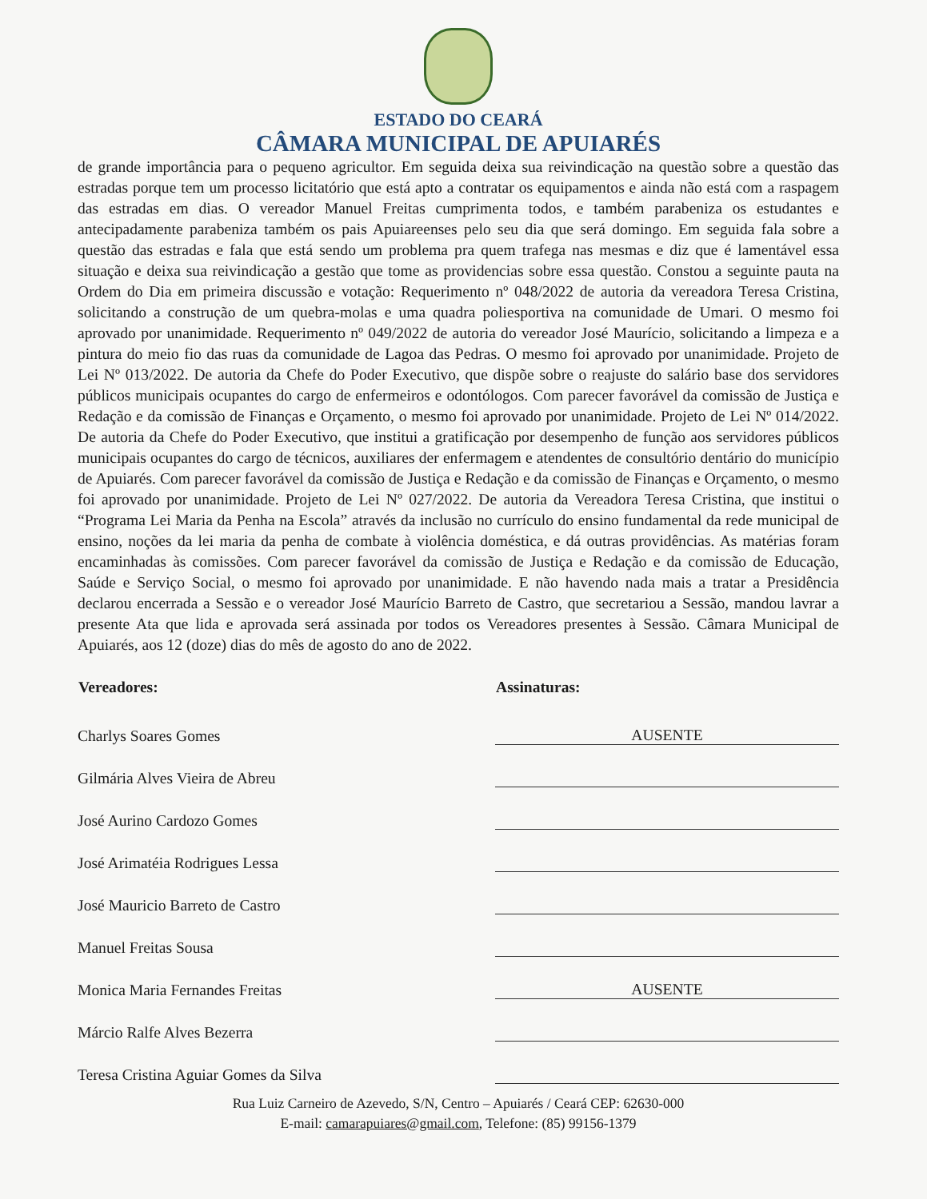ESTADO DO CEARÁ
CÂMARA MUNICIPAL DE APUIARÉS
de grande importância para o pequeno agricultor. Em seguida deixa sua reivindicação na questão sobre a questão das estradas porque tem um processo licitatório que está apto a contratar os equipamentos e ainda não está com a raspagem das estradas em dias. O vereador Manuel Freitas cumprimenta todos, e também parabeniza os estudantes e antecipadamente parabeniza também os pais Apuiareenses pelo seu dia que será domingo. Em seguida fala sobre a questão das estradas e fala que está sendo um problema pra quem trafega nas mesmas e diz que é lamentável essa situação e deixa sua reivindicação a gestão que tome as providencias sobre essa questão. Constou a seguinte pauta na Ordem do Dia em primeira discussão e votação: Requerimento nº 048/2022 de autoria da vereadora Teresa Cristina, solicitando a construção de um quebra-molas e uma quadra poliesportiva na comunidade de Umari. O mesmo foi aprovado por unanimidade. Requerimento nº 049/2022 de autoria do vereador José Maurício, solicitando a limpeza e a pintura do meio fio das ruas da comunidade de Lagoa das Pedras. O mesmo foi aprovado por unanimidade. Projeto de Lei Nº 013/2022. De autoria da Chefe do Poder Executivo, que dispõe sobre o reajuste do salário base dos servidores públicos municipais ocupantes do cargo de enfermeiros e odontólogos. Com parecer favorável da comissão de Justiça e Redação e da comissão de Finanças e Orçamento, o mesmo foi aprovado por unanimidade. Projeto de Lei Nº 014/2022. De autoria da Chefe do Poder Executivo, que institui a gratificação por desempenho de função aos servidores públicos municipais ocupantes do cargo de técnicos, auxiliares der enfermagem e atendentes de consultório dentário do município de Apuiarés. Com parecer favorável da comissão de Justiça e Redação e da comissão de Finanças e Orçamento, o mesmo foi aprovado por unanimidade. Projeto de Lei Nº 027/2022. De autoria da Vereadora Teresa Cristina, que institui o “Programa Lei Maria da Penha na Escola” através da inclusão no currículo do ensino fundamental da rede municipal de ensino, noções da lei maria da penha de combate à violência doméstica, e dá outras providências. As matérias foram encaminhadas às comissões. Com parecer favorável da comissão de Justiça e Redação e da comissão de Educação, Saúde e Serviço Social, o mesmo foi aprovado por unanimidade. E não havendo nada mais a tratar a Presidência declarou encerrada a Sessão e o vereador José Maurício Barreto de Castro, que secretariou a Sessão, mandou lavrar a presente Ata que lida e aprovada será assinada por todos os Vereadores presentes à Sessão. Câmara Municipal de Apuiarés, aos 12 (doze) dias do mês de agosto do ano de 2022.
| Vereadores: | Assinaturas: |
| --- | --- |
| Charlys Soares Gomes | AUSENTE |
| Gilmária Alves Vieira de Abreu | |
| José Aurino Cardozo Gomes | |
| José Arimatéia Rodrigues Lessa | |
| José Mauricio Barreto de Castro | |
| Manuel Freitas Sousa | |
| Monica Maria Fernandes Freitas | AUSENTE |
| Márcio Ralfe Alves Bezerra | |
| Teresa Cristina Aguiar Gomes da Silva | |
Rua Luiz Carneiro de Azevedo, S/N, Centro – Apuiarés / Ceará CEP: 62630-000
E-mail: camarapuiares@gmail.com, Telefone: (85) 99156-1379